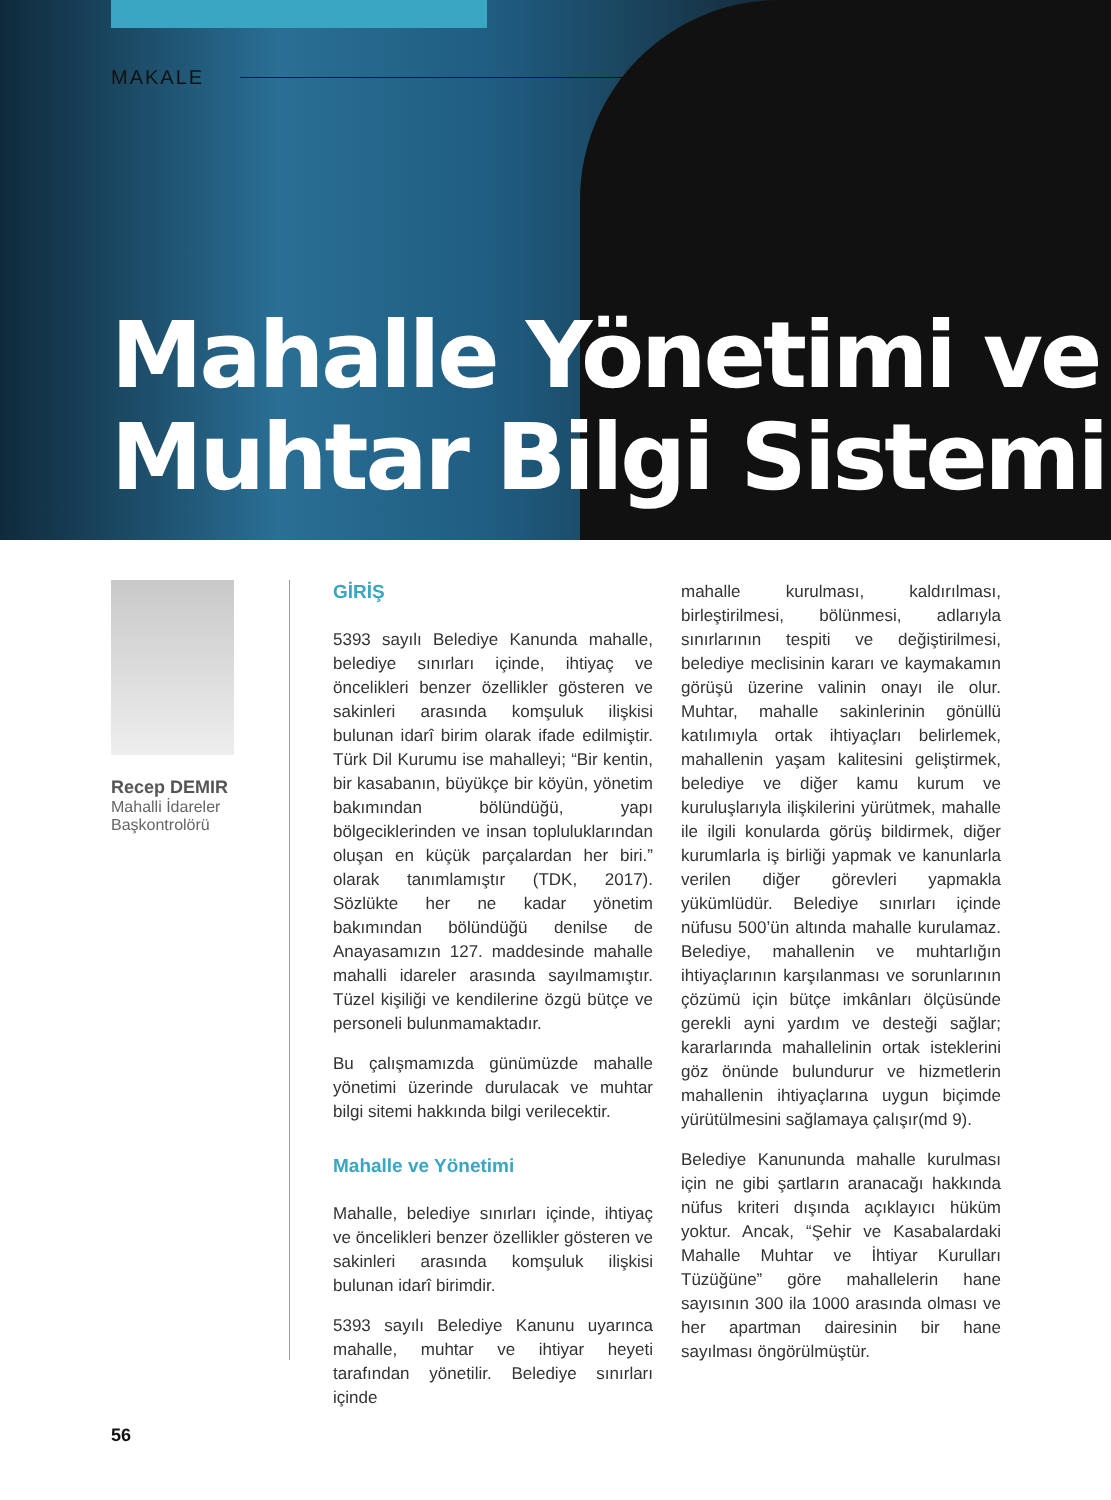MAKALE
Mahalle Yönetimi ve
Muhtar Bilgi Sistemi
Recep DEMIR
Mahalli İdareler
Başkontrolörü
GİRİŞ
5393 sayılı Belediye Kanunda mahalle, belediye sınırları içinde, ihtiyaç ve öncelikleri benzer özellikler gösteren ve sakinleri arasında komşuluk ilişkisi bulunan idarî birim olarak ifade edilmiştir. Türk Dil Kurumu ise mahalleyi; “Bir kentin, bir kasabanın, büyükçe bir köyün, yönetim bakımından bölündüğü, yapı bölgeciklerinden ve insan topluluklarından oluşan en küçük parçalardan her biri.” olarak tanımlamıştır (TDK, 2017). Sözlükte her ne kadar yönetim bakımından bölündüğü denilse de Anayasamızın 127. maddesinde mahalle mahalli idareler arasında sayılmamıştır. Tüzel kişiliği ve kendilerine özgü bütçe ve personeli bulunmamaktadır.
Bu çalışmamızda günümüzde mahalle yönetimi üzerinde durulacak ve muhtar bilgi sitemi hakkında bilgi verilecektir.
Mahalle ve Yönetimi
Mahalle, belediye sınırları içinde, ihtiyaç ve öncelikleri benzer özellikler gösteren ve sakinleri arasında komşuluk ilişkisi bulunan idarî birimdir.
5393 sayılı Belediye Kanunu uyarınca mahalle, muhtar ve ihtiyar heyeti tarafından yönetilir. Belediye sınırları içinde
mahalle kurulması, kaldırılması, birleştirilmesi, bölünmesi, adlarıyla sınırlarının tespiti ve değiştirilmesi, belediye meclisinin kararı ve kaymakamın görüşü üzerine valinin onayı ile olur. Muhtar, mahalle sakinlerinin gönüllü katılımıyla ortak ihtiyaçları belirlemek, mahallenin yaşam kalitesini geliştirmek, belediye ve diğer kamu kurum ve kuruluşlarıyla ilişkilerini yürütmek, mahalle ile ilgili konularda görüş bildirmek, diğer kurumlarla iş birliği yapmak ve kanunlarla verilen diğer görevleri yapmakla yükümlüdür. Belediye sınırları içinde nüfusu 500’ün altında mahalle kurulamaz. Belediye, mahallenin ve muhtarlığın ihtiyaçlarının karşılanması ve sorunlarının çözümü için bütçe imkânları ölçüsünde gerekli ayni yardım ve desteği sağlar; kararlarında mahallelinin ortak isteklerini göz önünde bulundurur ve hizmetlerin mahallenin ihtiyaçlarına uygun biçimde yürütülmesini sağlamaya çalışır(md 9).
Belediye Kanununda mahalle kurulması için ne gibi şartların aranacağı hakkında nüfus kriteri dışında açıklayıcı hüküm yoktur. Ancak, “Şehir ve Kasabalardaki Mahalle Muhtar ve İhtiyar Kurulları Tüzüğüne” göre mahallelerin hane sayısının 300 ila 1000 arasında olması ve her apartman dairesinin bir hane sayılması öngörülmüştür.
56